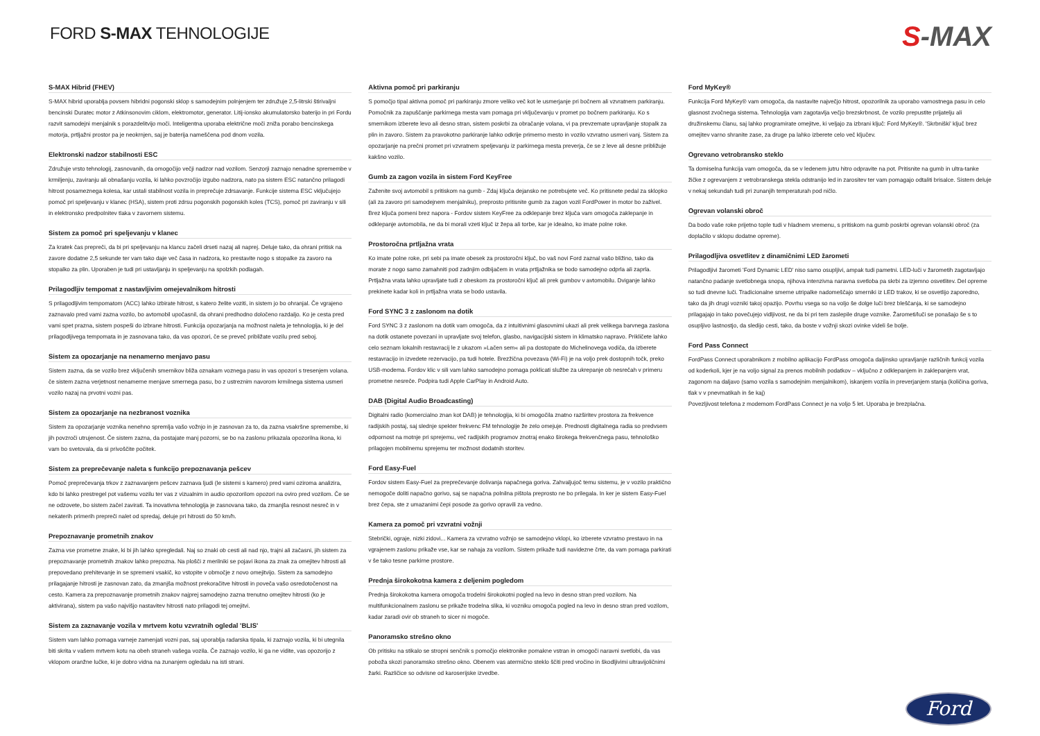FORD S-MAX TEHNOLOGIJE
S-MAX
S-MAX Hibrid (FHEV)
S-MAX hibrid uporablja povsem hibridni pogonski sklop s samodejnim polnjenjem ter združuje 2,5-litrski štirivaljni bencinski Duratec motor z Atkinsonovim ciklom, elektromotor, generator. Litij-ionsko akumulatorsko baterijo in pri Fordu razvit samodejni menjalnik s porazdelitvijo moči. Inteligentna uporaba električne moči zniža porabo bencinskega motorja, prtljažni prostor pa je neokrnjen, saj je baterija nameščena pod dnom vozila.
Elektronski nadzor stabilnosti ESC
Združuje vrsto tehnologij, zasnovanih, da omogočijo večji nadzor nad vozilom. Senzorji zaznajo nenadne spremembe v krmiljenju, zaviranju ali obnašanju vozila, ki lahko povzročijo izgubo nadzora, nato pa sistem ESC natančno prilagodi hitrost posameznega kolesa, kar ustali stabilnost vozila in preprečuje zdrsavanje. Funkcije sistema ESC vključujejo pomoč pri speljevanju v klanec (HSA), sistem proti zdrsu pogonskih pogonskih koles (TCS), pomoč pri zaviranju v sili in elektronsko predpolnitev tlaka v zavornem sistemu.
Sistem za pomoč pri speljevanju v klanec
Za kratek čas prepreči, da bi pri speljevanju na klancu začeli drseti nazaj ali naprej. Deluje tako, da ohrani pritisk na zavore dodatne 2,5 sekunde ter vam tako daje več časa in nadzora, ko prestavite nogo s stopalke za zavoro na stopalko za plin. Uporaben je tudi pri ustavljanju in speljevanju na spolzkih podlagah.
Prilagodljiv tempomat z nastavljivim omejevalnikom hitrosti
S prilagodljivim tempomatom (ACC) lahko izbirate hitrost, s katero želite voziti, in sistem jo bo ohranjal. Če vgrajeno zaznavalo pred vami zazna vozilo, bo avtomobil upočasnil, da ohrani predhodno določeno razdaljo. Ko je cesta pred vami spet prazna, sistem pospeši do izbrane hitrosti. Funkcija opozarjanja na možnost naleta je tehnologija, ki je del prilagodljivega tempomata in je zasnovana tako, da vas opozori, če se preveč približate vozilu pred seboj.
Sistem za opozarjanje na nenamerno menjavo pasu
Sistem zazna, da se vozilo brez vključenih smernikov bliža oznakam voznega pasu in vas opozori s tresenjem volana. če sistem zazna verjetnost nenamerne menjave smernega pasu, bo z ustreznim navorom krmilnega sistema usmeri vozilo nazaj na prvotni vozni pas.
Sistem za opozarjanje na nezbranost voznika
Sistem za opozarjanje voznika nenehno spremlja vašo vožnjo in je zasnovan za to, da zazna vsakršne spremembe, ki jih povzroči utrujenost. Če sistem zazna, da postajate manj pozorni, se bo na zaslonu prikazala opozorilna ikona, ki vam bo svetovala, da si privoščite počitek.
Sistem za preprečevanje naleta s funkcijo prepoznavanja pešcev
Pomoč preprečevanja trkov z zaznavanjem pešcev zaznava ljudi (le sistemi s kamero) pred vami oziroma analizira, kdo bi lahko prestregel pot vašemu vozilu ter vas z vizualnim in audio opozorilom opozori na oviro pred vozilom. Če se ne odzovete, bo sistem začel zavirati. Ta inovativna tehnologija je zasnovana tako, da zmanjša resnost nesreč in v nekaterih primerih prepreči nalet od spredaj, deluje pri hitrosti do 50 km/h.
Prepoznavanje prometnih znakov
Zazna vse prometne znake, ki bi jih lahko spregledali. Naj so znaki ob cesti ali nad njo, trajni ali začasni, jih sistem za prepoznavanje prometnih znakov lahko prepozna. Na plošči z merilniki se pojavi ikona za znak za omejitev hitrosti ali prepovedano prehitevanje in se spremeni vsakič, ko vstopite v območje z novo omejitvijo. Sistem za samodejno prilagajanje hitrosti je zasnovan zato, da zmanjša možnost prekoračitve hitrosti in poveča vašo osredotočenost na cesto. Kamera za prepoznavanje prometnih znakov najprej samodejno zazna trenutno omejitev hitrosti (ko je aktivirana), sistem pa vašo najvišjo nastavitev hitrosti nato prilagodi tej omejitvi.
Sistem za zaznavanje vozila v mrtvem kotu vzvratnih ogledal 'BLIS'
Sistem vam lahko pomaga varneje zamenjati vozni pas, saj uporablja radarska tipala, ki zaznajo vozila, ki bi utegnila biti skrita v vašem mrtvem kotu na obeh straneh vašega vozila. Če zaznajo vozilo, ki ga ne vidite, vas opozorijo z vklopom oranžne lučke, ki je dobro vidna na zunanjem ogledalu na isti strani.
Aktivna pomoč pri parkiranju
S pomočjo tipal aktivna pomoč pri parkiranju zmore veliko več kot le usmerjanje pri bočnem ali vzvratnem parkiranju. Pomočnik za zapuščanje parkirnega mesta vam pomaga pri vključevanju v promet po bočnem parkiranju. Ko s smernikom izberete levo ali desno stran, sistem poskrbi za obračanje volana, vi pa prevzemate upravljanje stopalk za plin in zavoro. Sistem za pravokotno parkiranje lahko odkrije primerno mesto in vozilo vzvratno usmeri vanj. Sistem za opozarjanje na prečni promet pri vzvratnem speljevanju iz parkirnega mesta preverja, če se z leve ali desne približuje kakšno vozilo.
Gumb za zagon vozila in sistem Ford KeyFree
Zaženite svoj avtomobil s pritiskom na gumb - Zdaj ključa dejansko ne potrebujete več. Ko pritisnete pedal za sklopko (ali za zavoro pri samodejnem menjalniku), preprosto pritisnite gumb za zagon vozil FordPower in motor bo zaživel.
Brez ključa pomeni brez napora - Fordov sistem KeyFree za odklepanje brez ključa vam omogoča zaklepanje in odklepanje avtomobila, ne da bi morali vzeti ključ iz žepa ali torbe, kar je idealno, ko imate polne roke.
Prostoročna prtljažna vrata
Ko imate polne roke, pri sebi pa imate obesek za prostoročni ključ, bo vaš novi Ford zaznal vašo bližino, tako da morate z nogo samo zamahniti pod zadnjim odbijačem in vrata prtljažnika se bodo samodejno odprla ali zaprla. Prtljažna vrata lahko upravljate tudi z obeskom za prostoročni ključ ali prek gumbov v avtomobilu. Dviganje lahko prekinete kadar koli in prtljažna vrata se bodo ustavila.
Ford SYNC 3 z zaslonom na dotik
Ford SYNC 3 z zaslonom na dotik vam omogoča, da z intuitivnimi glasovnimi ukazi ali prek velikega barvnega zaslona na dotik ostanete povezani in upravljate svoj telefon, glasbo, navigacijski sistem in klimatsko napravo. Prikličete lahko celo seznam lokalnih restavracij le z ukazom »Lačen sem« ali pa dostopate do Michelinovega vodiča, da izberete restavracijo in izvedete rezervacijo, pa tudi hotele. Brezžična povezava (Wi-Fi) je na voljo prek dostopnih točk, preko USB-modema. Fordov klic v sili vam lahko samodejno pomaga poklicati službe za ukrepanje ob nesrečah v primeru prometne nesreče. Podpira tudi Apple CarPlay in Android Auto.
DAB (Digital Audio Broadcasting)
Digitalni radio (komercialno znan kot DAB) je tehnologija, ki bi omogočila znatno razširitev prostora za frekvence radijskih postaj, saj slednje spekter frekvenc FM tehnologije že zelo omejuje. Prednosti digitalnega radia so predvsem odpornost na motnje pri sprejemu, več radijskih programov znotraj enako širokega frekvenčnega pasu, tehnološko prilagojen mobilnemu sprejemu ter možnost dodatnih storitev.
Ford Easy-Fuel
Fordov sistem Easy-Fuel za preprečevanje dolivanja napačnega goriva. Zahvaljujoč temu sistemu, je v vozilo praktično nemogoče doliti napačno gorivo, saj se napačna polnilna pištola preprosto ne bo prilegala. In ker je sistem Easy-Fuel brez čepa, ste z umazanimi čepi posode za gorivo opravili za vedno.
Kamera za pomoč pri vzvratni vožnji
Stebrički, ograje, nizki zidovi... Kamera za vzvratno vožnjo se samodejno vklopi, ko izberete vzvratno prestavo in na vgrajenem zaslonu prikaže vse, kar se nahaja za vozilom. Sistem prikaže tudi navidezne črte, da vam pomaga parkirati v še tako tesne parkirne prostore.
Prednja širokokotna kamera z deljenim pogledom
Prednja širokokotna kamera omogoča trodelni širokokotni pogled na levo in desno stran pred vozilom. Na multifunkcionalnem zaslonu se prikaže trodelna slika, ki vozniku omogoča pogled na levo in desno stran pred vozilom, kadar zaradi ovir ob straneh to sicer ni mogoče.
Panoramsko strešno okno
Ob pritisku na stikalo se stropni senčnik s pomočjo elektronike pomakne vstran in omogoči naravni svetlobi, da vas poboža skozi panoramsko strešno okno. Obenem vas atermično steklo ščiti pred vročino in škodljivimi ultravijoličnimi žarki. Različice so odvisne od karoserijske izvedbe.
Ford MyKey®
Funkcija Ford MyKey® vam omogoča, da nastavite največjo hitrost, opozorilnik za uporabo varnostnega pasu in celo glasnost zvočnega sistema. Tehnologija vam zagotavlja večjo brezskrbnost, če vozilo prepustite prijatelju ali družinskemu članu, saj lahko programirate omejitve, ki veljajo za izbrani ključ: Ford MyKey®. 'Skrbniški' ključ brez omejitev varno shranite zase, za druge pa lahko izberete celo več ključev.
Ogrevano vetrobransko steklo
Ta domiselna funkcija vam omogoča, da se v ledenem jutru hitro odpravite na pot. Pritisnite na gumb in ultra-tanke žičke z ogrevanjem z vetrobranskega stekla odstranijo led in zarositev ter vam pomagajo odtaliti brisalce. Sistem deluje v nekaj sekundah tudi pri zunanjih temperaturah pod ničlo.
Ogrevan volanski obroč
Da bodo vaše roke prijetno tople tudi v hladnem vremenu, s pritiskom na gumb poskrbi ogrevan volanski obroč (za doplačilo v sklopu dodatne opreme).
Prilagodljiva osvetlitev z dinamičnimi LED žarometi
Prilagodljivi žarometi 'Ford Dynamic LED' niso samo osupljivi, ampak tudi pametni. LED-luči v žarometih zagotavljajo natančno padanje svetlobnega snopa, njihova intenzivna naravna svetloba pa skrbi za izjemno osvetlitev. Del opreme so tudi dnevne luči. Tradicionalne smerne utripalke nadomeščajo smerniki iz LED trakov, ki se osvetlijo zaporedno, tako da jih drugi vozniki takoj opazijo. Povrhu vsega so na voljo še dolge luči brez bleščanja, ki se samodejno prilagajajo in tako povečujejo vidljivost, ne da bi pri tem zaslepile druge voznike. Žarometi/luči se ponašajo še s to osupljivo lastnostjo, da sledijo cesti, tako, da boste v vožnji skozi ovinke videli še bolje.
Ford Pass Connect
FordPass Connect uporabnikom z mobilno aplikacijo FordPass omogoča daljinsko upravljanje različnih funkcij vozila od koderkoli, kjer je na voljo signal za prenos mobilnih podatkov – vključno z odklepanjem in zaklepanjem vrat, zagonom na daljavo (samo vozila s samodejnim menjalnikom), iskanjem vozila in preverjanjem stanja (količina goriva, tlak v v pnevmatikah in še kaj)
Povezljivost telefona z modemom FordPass Connect je na voljo 5 let. Uporaba je brezplačna.
Ford